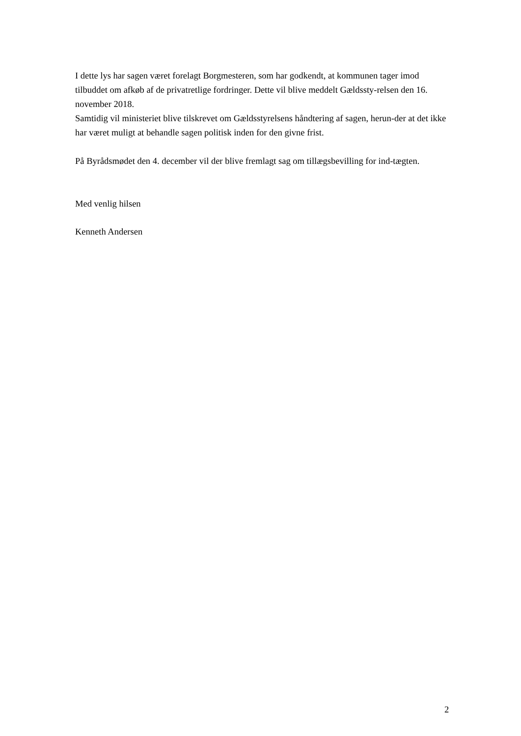I dette lys har sagen været forelagt Borgmesteren, som har godkendt, at kommunen tager imod tilbuddet om afkøb af de privatretlige fordringer. Dette vil blive meddelt Gældssty-relsen den 16. november 2018.
Samtidig vil ministeriet blive tilskrevet om Gældsstyrelsens håndtering af sagen, herun-der at det ikke har været muligt at behandle sagen politisk inden for den givne frist.
På Byrådsmødet den 4. december vil der blive fremlagt sag om tillægsbevilling for ind-tægten.
Med venlig hilsen
Kenneth Andersen
2